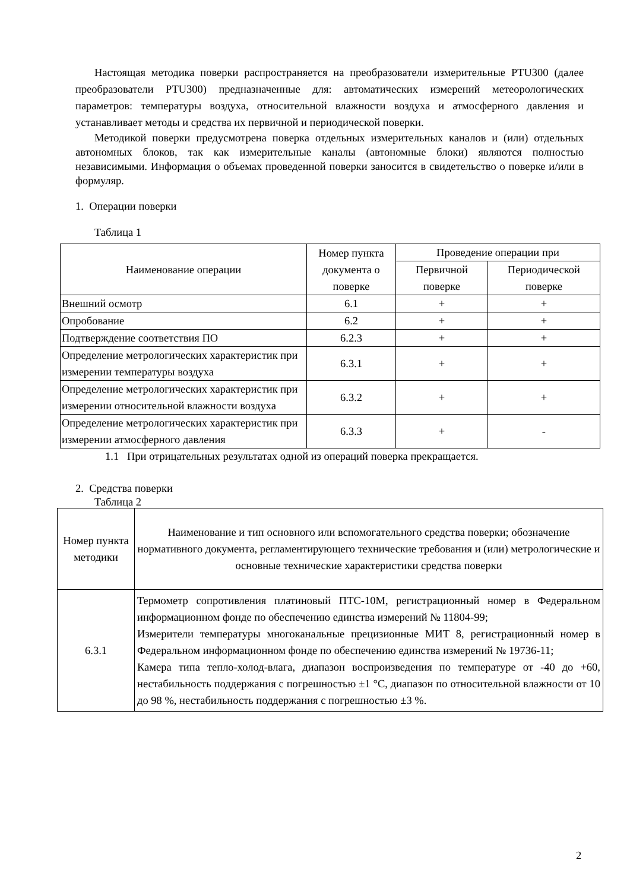Настоящая методика поверки распространяется на преобразователи измерительные PTU300 (далее преобразователи PTU300) предназначенные для: автоматических измерений метеорологических параметров: температуры воздуха, относительной влажности воздуха и атмосферного давления и устанавливает методы и средства их первичной и периодической поверки.
Методикой поверки предусмотрена поверка отдельных измерительных каналов и (или) отдельных автономных блоков, так как измерительные каналы (автономные блоки) являются полностью независимыми. Информация о объемах проведенной поверки заносится в свидетельство о поверке и/или в формуляр.
1. Операции поверки
Таблица 1
| Наименование операции | Номер пункта документа о поверке | Проведение операции при | |
| --- | --- | --- | --- |
| | | Первичной поверке | Периодической поверке |
| Внешний осмотр | 6.1 | + | + |
| Опробование | 6.2 | + | + |
| Подтверждение соответствия ПО | 6.2.3 | + | + |
| Определение метрологических характеристик при измерении температуры воздуха | 6.3.1 | + | + |
| Определение метрологических характеристик при измерении относительной влажности воздуха | 6.3.2 | + | + |
| Определение метрологических характеристик при измерении атмосферного давления | 6.3.3 | + | - |
1.1 При отрицательных результатах одной из операций поверка прекращается.
2. Средства поверки
Таблица 2
| Номер пункта методики | Наименование и тип основного или вспомогательного средства поверки; обозначение нормативного документа, регламентирующего технические требования и (или) метрологические и основные технические характеристики средства поверки |
| --- | --- |
| 6.3.1 | Термометр сопротивления платиновый ПТС-10М, регистрационный номер в Федеральном информационном фонде по обеспечению единства измерений № 11804-99; Измерители температуры многоканальные прецизионные МИТ 8, регистрационный номер в Федеральном информационном фонде по обеспечению единства измерений № 19736-11; Камера типа тепло-холод-влага, диапазон воспроизведения по температуре от -40 до +60, нестабильность поддержания с погрешностью ±1 °С, диапазон по относительной влажности от 10 до 98 %, нестабильность поддержания с погрешностью ±3 %. |
2